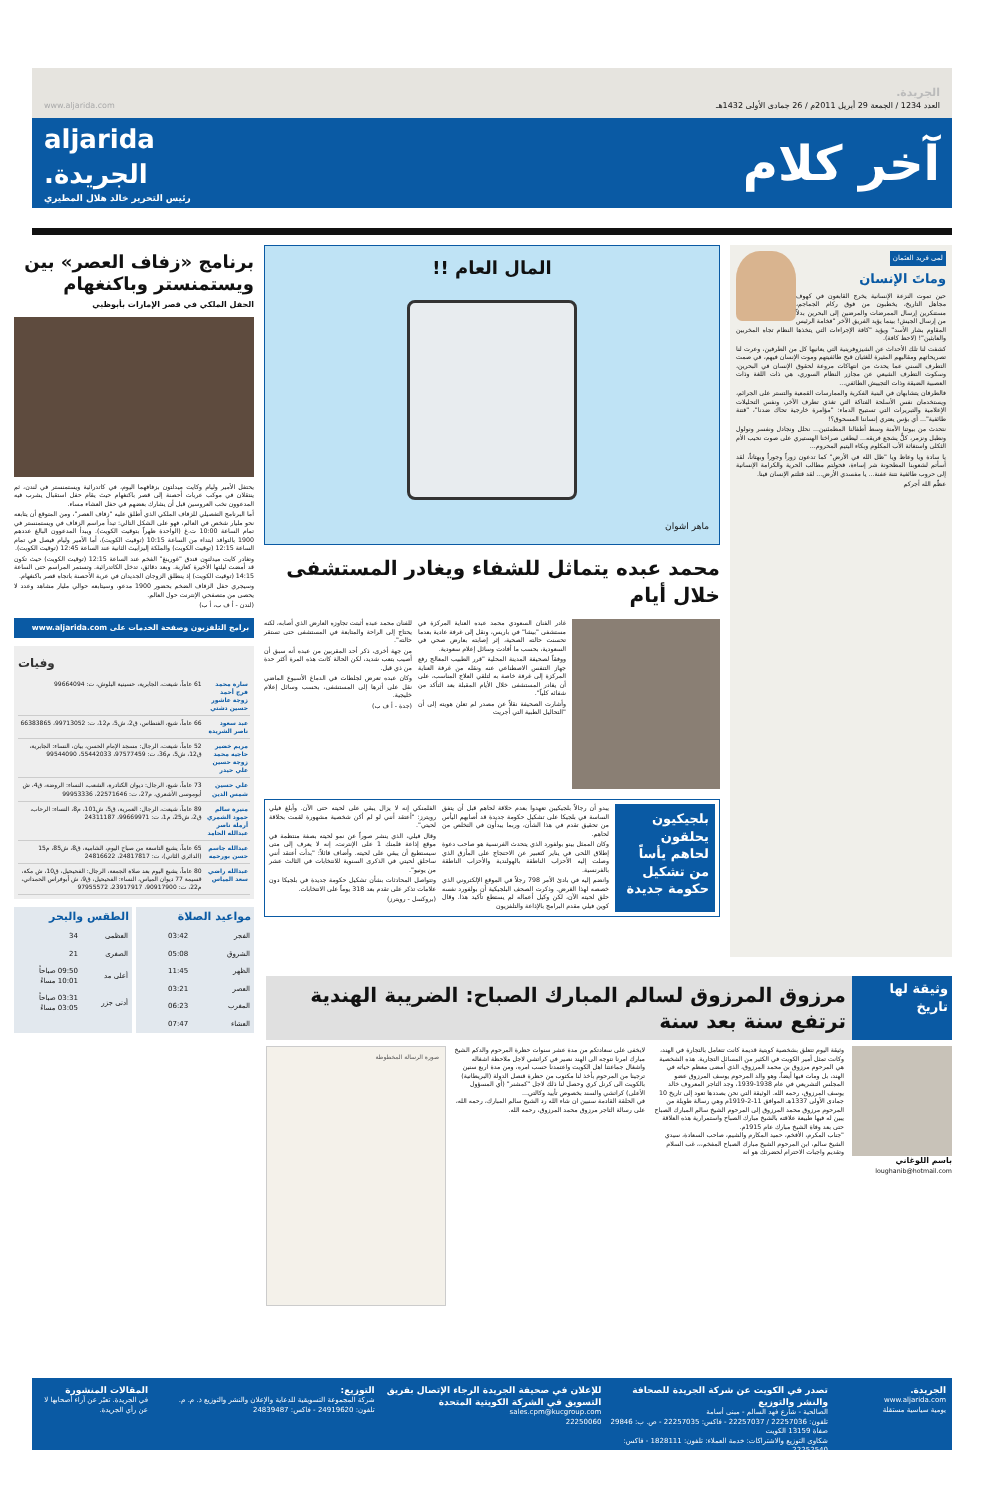الجريدة.
العدد 1234 / الجمعة 29 أبريل 2011م / 26 جمادى الأولى 1432هـ
www.aljarida.com
آخر كلام
aljarida
الجريدة.
رئيس التحرير خالد هلال المطيري
لمى فريد العثمان
وماتَ الإنسان
حين تموت النزعة الإنسانية يخرج القابعون في كهوف مجاهل التاريخ، يخطبون من فوق ركام الجماجم، مستنكرين إرسال الممرضات والمرضين إلى البحرين بدلاً من إرسال الجيش! بينما يؤيد الفريق الآخر "فخامة الرئيس المقاوم بشار الأسد" ويؤيد "كافة الإجراءات التي يتخذها النظام تجاه المخربين والعابثين"! (لاحظ كافة).
كشفت لنا تلك الأحداث عن الشيزوفرينية التي يعانيها كل من الطرفين، وعرت لنا تصريحاتهم ومقاليهم المثيرة للغثيان قبح طائفيتهم وموت الإنسان فيهم، في صمت التطرف السني عما يحدث من انتهاكات مروعة لحقوق الإنسان في البحرين، وسكوت التطرف الشيعي عن مجازر النظام السوري، هي ذات اللغة وذات العصبية الضيقة وذات التجييش الطائفي...
فالطرفان يتشابهان في البنية الفكرية والممارسات القمعية والتستر على الجرائم، ويستخدمان نفس الأسلحة الفتاكة التي تغذي تطرف الآخر، ونفس التحليلات الإعلامية والتبريرات التي تستبيح الدماء: "مؤامرة خارجية تحاك ضدنا"، "فتنة طائفية"... أي بؤس يعتري إنساننا المسحوق؟!
نتحدث من بيوتنا الآمنة وسط أطفالنا المطمئنين... نحلل ونجادل ونفسر ونولول ونطبل ونزمر، كلٌّ يشجع فريقه... ليطغى صراخنا الهستيري على صوت نحيب الأم الثكلى واستغاثة الأب المكلوم وبكاء اليتيم المحروم...
يا سادة ويا وعاظ ويا "ظل الله في الأرض" كما تدعون زوراً وجوراً وبهتاناً، لقد أسأتم لشعوبنا المطحونة شر إساءة، فحولتم مطالب الحرية والكرامة الإنسانية إلى حروب طائفية نتنة عفنة... يا مفسدي الأرض... لقد قتلتم الإنسان فينا.
عظّم الله أجركم
المال العام !!
ماهر اشوان
محمد عبده يتماثل للشفاء ويغادر المستشفى خلال أيام
غادر الفنان السعودي محمد عبده العناية المركزة في مستشفى "بيشا" في باريس، ونقل إلى غرفة عادية بعدما تحسنت حالته الصحية، إثر إصابته بعارض صحي في السعودية، بحسب ما أفادت وسائل إعلام سعودية.
ووفقاً لصحيفة المدينة المحلية "قرر الطبيب المعالج رفع جهاز التنفس الاصطناعي عنه ونقله من غرفة العناية المركزة إلى غرفة خاصة به لتلقي العلاج المناسب، على أن يغادر المستشفى خلال الأيام المقبلة بعد التأكد من شفائه كلياً".
وأشارت الصحيفة نقلاً عن مصدر لم تعلن هويته إلى أن "التحاليل الطبية التي أجريت
للفنان محمد عبده أثبتت تجاوزه العارض الذي أصابه، لكنه يحتاج إلى الراحة والمتابعة في المستشفى حتى تستقر حالته".
من جهة أخرى، ذكر أحد المقربين من عبده أنه سبق أن أصيب بتعب شديد، لكن الحالة كانت هذه المرة أكثر حدة من ذي قبل.
وكان عبده تعرض لجلطات في الدماغ الأسبوع الماضي نقل على أثرها إلى المستشفى، بحسب وسائل إعلام خليجية.
(جدة - أ ف ب)
بلجيكيون يحلقون لحاهم يأساً من تشكيل حكومة جديدة
يبدو أن رجالاً بلجيكيين تعهدوا بعدم حلاقة لحاهم قبل أن يتفق الساسة في بلجيكا على تشكيل حكومة جديدة قد أصابهم اليأس من تحقيق تقدم في هذا الشأن، وربما يبدأون في التخلص من لحاهم.
وكان الممثل بينو بولفورد الذي يتحدث الفرنسية هو صاحب دعوة إطلاق اللحى في يناير كتعبير عن الاحتجاج على المأزق الذي وصلت إليه الأحزاب الناطقة بالهولندية والأحزاب الناطقة بالفرنسية.
وانضم إليه في بادئ الأمر 798 رجلاً في الموقع الإلكتروني الذي خصصه لهذا الغرض. وذكرت الصحف البلجيكية أن بولفورد نفسه حلق لحيته الآن، لكن وكيل أعماله لم يستطع تأكيد هذا. وقال كوين فيلي مقدم البرامج بالإذاعة والتلفزيون
الفلمنكي إنه لا يزال يبقي على لحيته حتى الآن. وأبلغ فيلي رويترز: "أعتقد أنني لو لم أكن شخصية مشهورة لقمت بحلاقة لحيتي".
وقال فيلي، الذي ينشر صوراً عن نمو لحيته بصفة منتظمة في موقع إذاعة فلمنك 1 على الإنترنت، إنه لا يعرف إلى متى سيستطيع أن يبقي على لحيته. وأضاف قائلاً: "بدأت أعتقد أنني ساحلق لحيتي في الذكرى السنوية للانتخابات في الثالث عشر من يونيو".
وتتواصل المحادثات بشأن تشكيل حكومة جديدة في بلجيكا دون علامات تذكر على تقدم بعد 318 يوماً على الانتخابات.
(بروكسل - رويترز)
برنامج «زفاف العصر» بين ويستمنستر وباكنغهام
الحفل الملكي في قصر الإمارات بأبوظبي
يحتفل الأمير وليام وكايت ميدلتون بزفافهما اليوم، في كاتدرائية ويستمنستر في لندن، ثم ينتقلان في موكب عربات أحصنة إلى قصر باكنغهام حيث يقام حفل استقبال يشرب فيه المدعوون نخب العروسين قبل أن يشارك بعضهم في حفل العشاء مساء.
أما البرنامج التفصيلي للزفاف الملكي الذي أطلق عليه "زفاف العصر"، ومن المتوقع أن يتابعه نحو مليار شخص في العالم، فهو على الشكل التالي: تبدأ مراسم الزفاف في ويستمنستر في تمام الساعة 10:00 ت.غ (الواحدة ظهراً بتوقيت الكويت). ويبدأ المدعوون البالغ عددهم 1900 بالتوافد ابتداء من الساعة 10:15 (توقيت الكويت)، أما الأمير وليام فيصل في تمام الساعة 12:15 (توقيت الكويت) والملكة إليزابيث الثانية عند الساعة 12:45 (توقيت الكويت).
وتغادر كايت ميدلتون فندق "غورينغ" الفخم عند الساعة 12:15 (توقيت الكويت) حيث تكون قد أمضت ليلتها الأخيرة كعازبة. وبعد دقائق، تدخل الكاتدرائية. وتستمر المراسم حتى الساعة 14:15 (توقيت الكويت) إذ ينطلق الزوجان الجديدان في عربة الأحصنة باتجاه قصر باكنغهام.
وسيجري حفل الزفاف الضخم بحضور 1900 مدعو، وسيتابعه حوالي مليار مشاهد وعدد لا يحصى من متصفحي الإنترنت حول العالم.
(لندن - أ ف ب، أ ب)
برامج التلفزيون وصفحة الخدمات على www.aljarida.com
وفيات
| سارة محمد فرج أحمد زوجة عاشور حسين دشتي | 61 عاماً، شيعت، الجابرية، حسينية البلوش، ت: 99664094 |
| عبد سعود ناصر الشريدة | 66 عاماً، شيع، الفنطاس، ق2، ش5، م12، ت: 99713052، 66383865 |
| مريم خضير حاجيه محمد زوجة حسين علي حيدر | 52 عاماً، شيعت، الرجال: مسجد الإمام الحسن، بيان، النساء: الجابرية، ق12، ش5، م36، ت: 97577459، 55442033، 99544090 |
| علي حسين شمس الدين | 73 عاماً، شيع، الرجال: ديوان الكنادرة، الشعب، النساء: الروضة، ق4، ش أبوموسى الأشعري، م27، ت: 22571646، 99953336 |
| منيرة سالم حمود الشمري أرملة ناصر عبدالله الحامد | 89 عاماً، شيعت، الرجال: العمرية، ق5، ش101، م8، النساء: الرحاب، ق2، ش25، م1، ت: 99669971، 24311187 |
| عبدالله جاسم حسن بورحمه | 65 عاماً، يشيع التاسعة من صباح اليوم، الشامية، ق8، ش85، م15 (الدائري الثاني)، ت: 24817817، 24816622 |
| عبدالله راضي سعد المياس | 80 عاماً، يشيع اليوم بعد صلاة الجمعة، الرجال: الفحيحيل، ق10، ش مكة، قسيمة 77 ديوان المياس، النساء: الفحيحيل، ق9، ش أبوفراس الحمداني، م22، ت: 90917900، 23917917، 97955572 |
مواعيد الصلاة
| الفجر | 03:42 |
| الشروق | 05:08 |
| الظهر | 11:45 |
| العصر | 03:21 |
| المغرب | 06:23 |
| العشاء | 07:47 |
الطقس والبحر
| العظمى | 34 |
| الصغرى | 21 |
| أعلى مد | 09:50 صباحاً 10:01 مساءً |
| أدنى جزر | 03:31 صباحاً 03:05 مساءً |
وثيقة لها تاريخ
مرزوق المرزوق لسالم المبارك الصباح: الضريبة الهندية ترتفع سنة بعد سنة
باسم اللوغاني
loughanib@hotmail.com
وثيقة اليوم تتعلق بشخصية كويتية قديمة كانت تتعامل بالتجارة في الهند، وكانت تمثل أمير الكويت في الكثير من المسائل التجارية. هذه الشخصية هي المرحوم مرزوق بن محمد المرزوق، الذي أمضى معظم حياته في الهند، بل ومات فيها أيضاً، وهو والد المرحوم يوسف المرزوق عضو المجلس التشريعي في عام 1938-1939، وجد التاجر المعروف خالد يوسف المرزوق، رحمه الله. الوثيقة التي نحن بصددها تعود إلى تاريخ 10 جمادى الأولى 1337هـ الموافق 11-2-1919م وهي رسالة طويلة من المرحوم مرزوق محمد المرزوق إلى المرحوم الشيخ سالم المبارك الصباح يبين له فيها طبيعة علاقته بالشيخ مبارك الصباح واستمرارية هذه العلاقة حتى بعد وفاة الشيخ مبارك عام 1915م.
"جناب المكرم، الأفخم، حميد المكارم والشيم، صاحب السعادة، سيدي الشيخ سالم، ابن المرحوم الشيخ مبارك الصباح المفخم،،، غب السلام وتقديم واجبات الاحترام لحضرتك هو انه
لايخفى على سعادتكم من مدة عشر سنوات حظرة المرحوم والدكم الشيخ مبارك امرنا نتوجه الى الهند نصير في كراتشي لاجل ملاحظة اشغاله واشغال جماعتنا اهل الكويت واعتمدنا حسب امره، ومن مدة اربع سنين ترجينا من المرحوم بأخذ لنا مكتوب من حظرة قنصل الدولة (البريطانية) بالكويت الى كرنل كري وحصل لنا ذلك لاجل "كمشنر" (أي المسؤول الأعلى) كراتشي والسند بخصوص تأييد وكالتي...
في الحلقة القادمة سنبين ان شاء الله رد الشيخ سالم المبارك، رحمه الله، على رسالة التاجر مرزوق محمد المرزوق، رحمه الله.
صورة الرسالة المخطوطة
الجريدة.
www.aljarida.com
يومية سياسية مستقلة
تصدر في الكويت عن شركة الجريدة للصحافة والنشر والتوزيع
الصالحية - شارع فهد السالم - مبنى أسامة
تلفون: 22257036 / 22257037 - فاكس: 22257035 - ص. ب: 29846 صفاة 13159 الكويت
شكاوى التوزيع والاشتراكات: خدمة العملاء: تلفون: 1828111 - فاكس: 22252540
للإعلان في صحيفة الجريدة الرجاء الإتصال بفريق التسويق في الشركة الكويتية المتحدة
sales.cpm@kucgroup.com
22250060
التوزيع:
شركة المجموعة التسويقية للدعاية والإعلان والنشر والتوزيع ذ. م. م.
تلفون: 24919620 - فاكس: 24839487
المقالات المنشورة
في الجريدة. تعبّر عن آراء أصحابها لا عن رأي الجريدة.